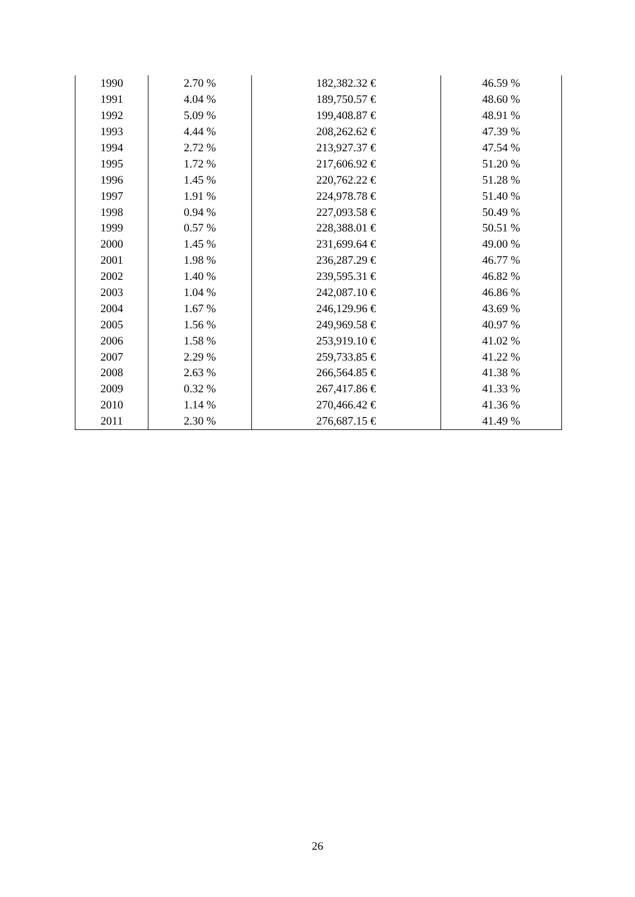| 1990 | 2.70 % | 182,382.32 € | 46.59 % |
| 1991 | 4.04 % | 189,750.57 € | 48.60 % |
| 1992 | 5.09 % | 199,408.87 € | 48.91 % |
| 1993 | 4.44 % | 208,262.62 € | 47.39 % |
| 1994 | 2.72 % | 213,927.37 € | 47.54 % |
| 1995 | 1.72 % | 217,606.92 € | 51.20 % |
| 1996 | 1.45 % | 220,762.22 € | 51.28 % |
| 1997 | 1.91 % | 224,978.78 € | 51.40 % |
| 1998 | 0.94 % | 227,093.58 € | 50.49 % |
| 1999 | 0.57 % | 228,388.01 € | 50.51 % |
| 2000 | 1.45 % | 231,699.64 € | 49.00 % |
| 2001 | 1.98 % | 236,287.29 € | 46.77 % |
| 2002 | 1.40 % | 239,595.31 € | 46.82 % |
| 2003 | 1.04 % | 242,087.10 € | 46.86 % |
| 2004 | 1.67 % | 246,129.96 € | 43.69 % |
| 2005 | 1.56 % | 249,969.58 € | 40.97 % |
| 2006 | 1.58 % | 253,919.10 € | 41.02 % |
| 2007 | 2.29 % | 259,733.85 € | 41.22 % |
| 2008 | 2.63 % | 266,564.85 € | 41.38 % |
| 2009 | 0.32 % | 267,417.86 € | 41.33 % |
| 2010 | 1.14 % | 270,466.42 € | 41.36 % |
| 2011 | 2.30 % | 276,687.15 € | 41.49 % |
26